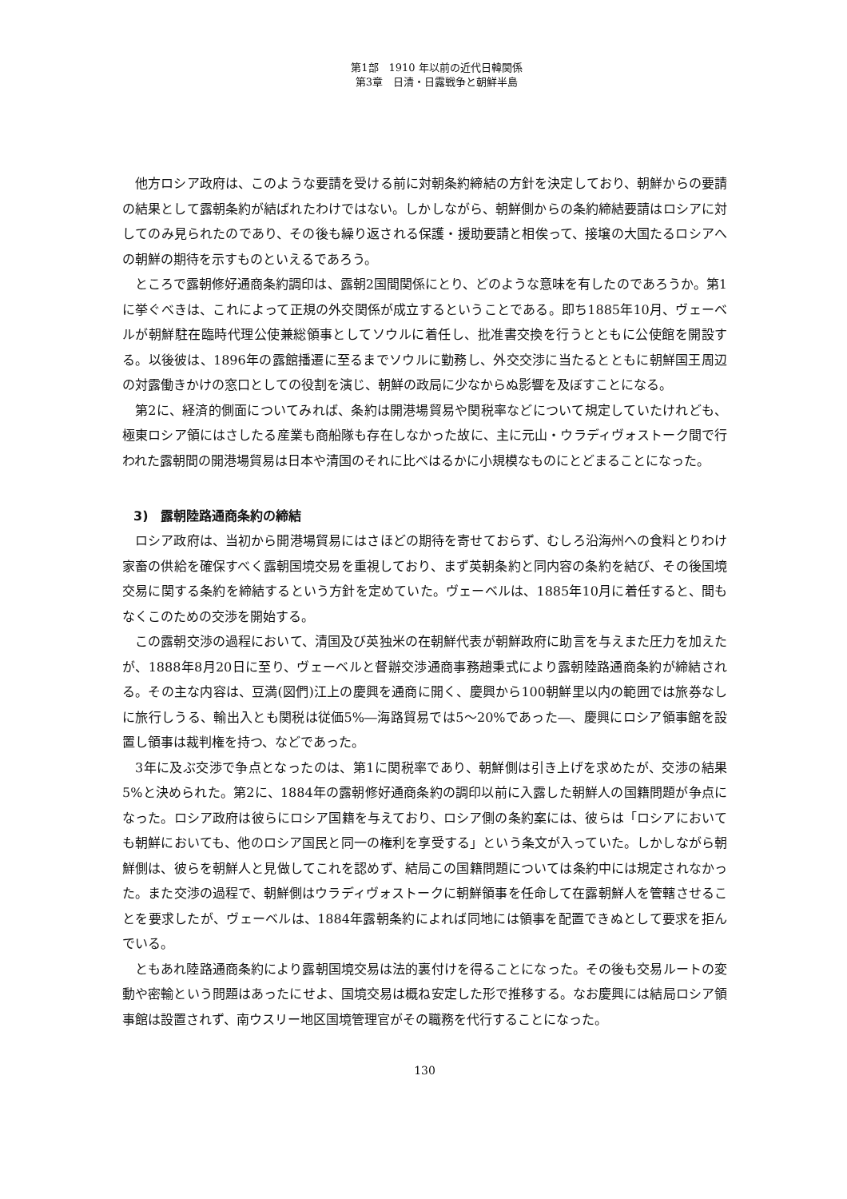第1部　1910 年以前の近代日韓関係
第3章　日清・日露戦争と朝鮮半島
他方ロシア政府は、このような要請を受ける前に対朝条約締結の方針を決定しており、朝鮮からの要請の結果として露朝条約が結ばれたわけではない。しかしながら、朝鮮側からの条約締結要請はロシアに対してのみ見られたのであり、その後も繰り返される保護・援助要請と相俟って、接壌の大国たるロシアへの朝鮮の期待を示すものといえるであろう。
ところで露朝修好通商条約調印は、露朝2国間関係にとり、どのような意味を有したのであろうか。第1に挙ぐべきは、これによって正規の外交関係が成立するということである。即ち1885年10月、ヴェーベルが朝鮮駐在臨時代理公使兼総領事としてソウルに着任し、批准書交換を行うとともに公使館を開設する。以後彼は、1896年の露館播遷に至るまでソウルに勤務し、外交交渉に当たるとともに朝鮮国王周辺の対露働きかけの窓口としての役割を演じ、朝鮮の政局に少なからぬ影響を及ぼすことになる。
第2に、経済的側面についてみれば、条約は開港場貿易や関税率などについて規定していたけれども、極東ロシア領にはさしたる産業も商船隊も存在しなかった故に、主に元山・ウラディヴォストーク間で行われた露朝間の開港場貿易は日本や清国のそれに比べはるかに小規模なものにとどまることになった。
3)　露朝陸路通商条約の締結
ロシア政府は、当初から開港場貿易にはさほどの期待を寄せておらず、むしろ沿海州への食料とりわけ家畜の供給を確保すべく露朝国境交易を重視しており、まず英朝条約と同内容の条約を結び、その後国境交易に関する条約を締結するという方針を定めていた。ヴェーベルは、1885年10月に着任すると、間もなくこのための交渉を開始する。
この露朝交渉の過程において、清国及び英独米の在朝鮮代表が朝鮮政府に助言を与えまた圧力を加えたが、1888年8月20日に至り、ヴェーベルと督辦交渉通商事務趙秉式により露朝陸路通商条約が締結される。その主な内容は、豆満(図們)江上の慶興を通商に開く、慶興から100朝鮮里以内の範囲では旅券なしに旅行しうる、輸出入とも関税は従価5%―海路貿易では5～20%であった―、慶興にロシア領事館を設置し領事は裁判権を持つ、などであった。
3年に及ぶ交渉で争点となったのは、第1に関税率であり、朝鮮側は引き上げを求めたが、交渉の結果5%と決められた。第2に、1884年の露朝修好通商条約の調印以前に入露した朝鮮人の国籍問題が争点になった。ロシア政府は彼らにロシア国籍を与えており、ロシア側の条約案には、彼らは「ロシアにおいても朝鮮においても、他のロシア国民と同一の権利を享受する」という条文が入っていた。しかしながら朝鮮側は、彼らを朝鮮人と見做してこれを認めず、結局この国籍問題については条約中には規定されなかった。また交渉の過程で、朝鮮側はウラディヴォストークに朝鮮領事を任命して在露朝鮮人を管轄させることを要求したが、ヴェーベルは、1884年露朝条約によれば同地には領事を配置できぬとして要求を拒んでいる。
ともあれ陸路通商条約により露朝国境交易は法的裏付けを得ることになった。その後も交易ルートの変動や密輸という問題はあったにせよ、国境交易は概ね安定した形で推移する。なお慶興には結局ロシア領事館は設置されず、南ウスリー地区国境管理官がその職務を代行することになった。
130